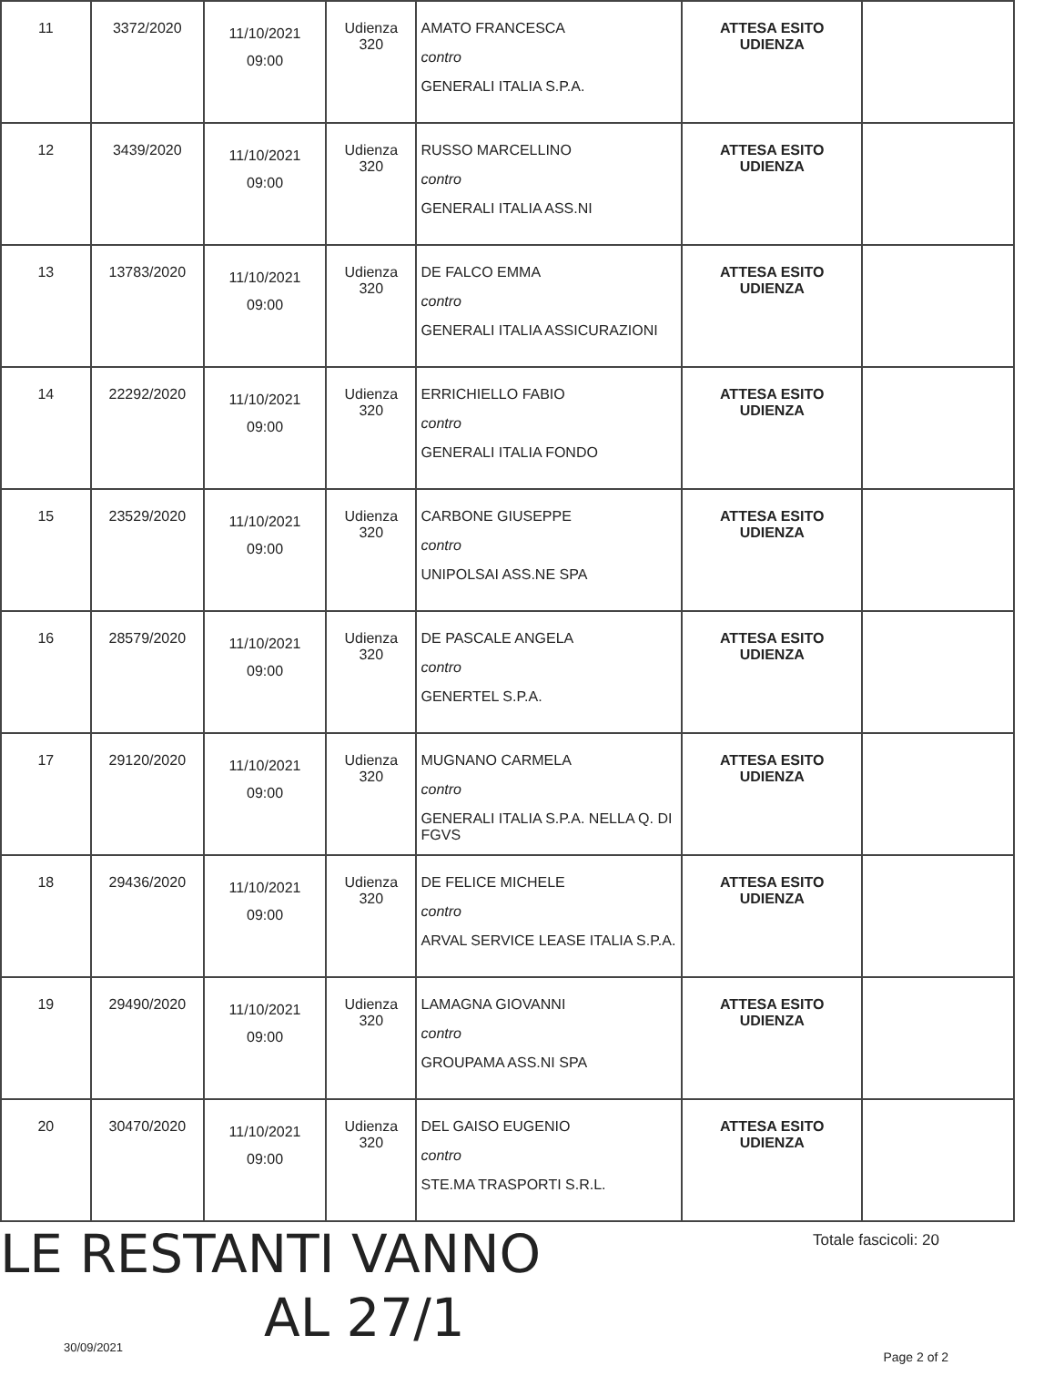| 11 | 3372/2020 | 11/10/2021 09:00 | Udienza 320 | AMATO FRANCESCA contro GENERALI ITALIA S.P.A. | ATTESA ESITO UDIENZA | |
| 12 | 3439/2020 | 11/10/2021 09:00 | Udienza 320 | RUSSO MARCELLINO contro GENERALI ITALIA ASS.NI | ATTESA ESITO UDIENZA | |
| 13 | 13783/2020 | 11/10/2021 09:00 | Udienza 320 | DE FALCO EMMA contro GENERALI ITALIA ASSICURAZIONI | ATTESA ESITO UDIENZA | |
| 14 | 22292/2020 | 11/10/2021 09:00 | Udienza 320 | ERRICHIELLO FABIO contro GENERALI ITALIA FONDO | ATTESA ESITO UDIENZA | |
| 15 | 23529/2020 | 11/10/2021 09:00 | Udienza 320 | CARBONE GIUSEPPE contro UNIPOLSAI ASS.NE SPA | ATTESA ESITO UDIENZA | |
| 16 | 28579/2020 | 11/10/2021 09:00 | Udienza 320 | DE PASCALE ANGELA contro GENERTEL S.P.A. | ATTESA ESITO UDIENZA | |
| 17 | 29120/2020 | 11/10/2021 09:00 | Udienza 320 | MUGNANO CARMELA contro GENERALI ITALIA S.P.A. NELLA Q. DI FGVS | ATTESA ESITO UDIENZA | |
| 18 | 29436/2020 | 11/10/2021 09:00 | Udienza 320 | DE FELICE MICHELE contro ARVAL SERVICE LEASE ITALIA S.P.A. | ATTESA ESITO UDIENZA | |
| 19 | 29490/2020 | 11/10/2021 09:00 | Udienza 320 | LAMAGNA GIOVANNI contro GROUPAMA ASS.NI SPA | ATTESA ESITO UDIENZA | |
| 20 | 30470/2020 | 11/10/2021 09:00 | Udienza 320 | DEL GAISO EUGENIO contro STE.MA TRASPORTI S.R.L. | ATTESA ESITO UDIENZA | |
LE RESTANTI VANNO
AL 27/1
Totale fascicoli: 20
30/09/2021
Page 2 of 2